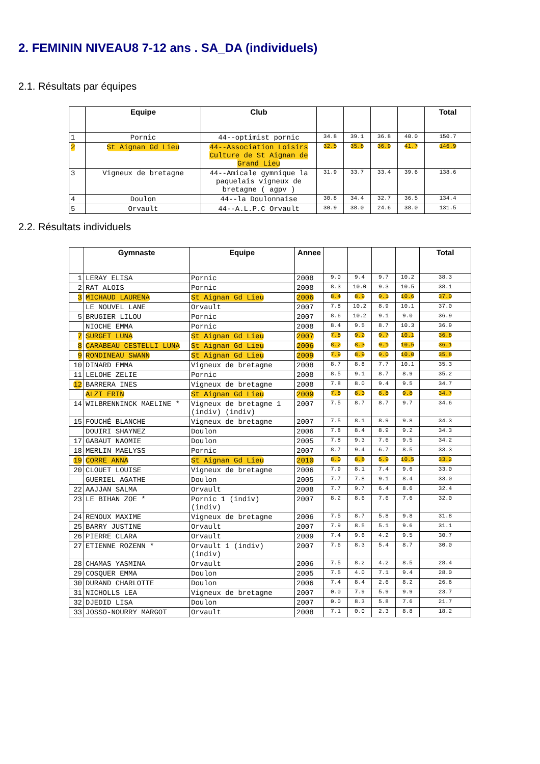2. FEMININ NIVEAU8 7-12 ans . SA_DA (individuels)
2.1. Résultats par équipes
| | Equipe | Club | | | | | Total |
| --- | --- | --- | --- | --- | --- | --- | --- |
| 1 | Pornic | 44--optimist pornic | 34.8 | 39.1 | 36.8 | 40.0 | 150.7 |
| 2 | St Aignan Gd Lieu | 44--Association Loisirs Culture de St Aignan de Grand Lieu | 32.5 | 35.8 | 36.9 | 41.7 | 146.9 |
| 3 | Vigneux de bretagne | 44--Amicale gymnique la paquelais vigneux de bretagne ( agpv ) | 31.9 | 33.7 | 33.4 | 39.6 | 138.6 |
| 4 | Doulon | 44--la Doulonnaise | 30.8 | 34.4 | 32.7 | 36.5 | 134.4 |
| 5 | Orvault | 44--A.L.P.C Orvault | 30.9 | 38.0 | 24.6 | 38.0 | 131.5 |
2.2. Résultats individuels
| | Gymnaste | Equipe | Annee | | | | | Total |
| --- | --- | --- | --- | --- | --- | --- | --- | --- |
| 1 | LERAY ELISA | Pornic | 2008 | 9.0 | 9.4 | 9.7 | 10.2 | 38.3 |
| 2 | RAT ALOIS | Pornic | 2008 | 8.3 | 10.0 | 9.3 | 10.5 | 38.1 |
| 3 | MICHAUD LAURENA | St Aignan Gd Lieu | 2006 | 8.4 | 8.9 | 9.1 | 10.6 | 37.0 |
| | LE NOUVEL LANE | Orvault | 2007 | 7.8 | 10.2 | 8.9 | 10.1 | 37.0 |
| 5 | BRUGIER LILOU | Pornic | 2007 | 8.6 | 10.2 | 9.1 | 9.0 | 36.9 |
| | NIOCHE EMMA | Pornic | 2008 | 8.4 | 9.5 | 8.7 | 10.3 | 36.9 |
| 7 | SURGET LUNA | St Aignan Gd Lieu | 2007 | 7.8 | 9.2 | 9.7 | 10.1 | 36.8 |
| 8 | CARABEAU CESTELLI LUNA | St Aignan Gd Lieu | 2006 | 8.2 | 8.3 | 9.1 | 10.5 | 36.1 |
| 9 | RONDINEAU SWANN | St Aignan Gd Lieu | 2009 | 7.9 | 8.9 | 9.0 | 10.0 | 35.8 |
| 10 | DINARD EMMA | Vigneux de bretagne | 2008 | 8.7 | 8.8 | 7.7 | 10.1 | 35.3 |
| 11 | LELOHE ZELIE | Pornic | 2008 | 8.5 | 9.1 | 8.7 | 8.9 | 35.2 |
| 12 | BARRERA INES | Vigneux de bretagne | 2008 | 7.8 | 8.0 | 9.4 | 9.5 | 34.7 |
| | ALZI ERIN | St Aignan Gd Lieu | 2009 | 7.8 | 8.3 | 8.8 | 9.8 | 34.7 |
| 14 | WILBRENNINCK MAELINE * | Vigneux de bretagne 1 (indiv) (indiv) | 2007 | 7.5 | 8.7 | 8.7 | 9.7 | 34.6 |
| 15 | FOUCHÉ BLANCHE | Vigneux de bretagne | 2007 | 7.5 | 8.1 | 8.9 | 9.8 | 34.3 |
| | DOUIRI SHAYNEZ | Doulon | 2006 | 7.8 | 8.4 | 8.9 | 9.2 | 34.3 |
| 17 | GABAUT NAOMIE | Doulon | 2005 | 7.8 | 9.3 | 7.6 | 9.5 | 34.2 |
| 18 | MERLIN MAELYSS | Pornic | 2007 | 8.7 | 9.4 | 6.7 | 8.5 | 33.3 |
| 19 | CORRE ANNA | St Aignan Gd Lieu | 2010 | 8.0 | 8.8 | 5.9 | 10.5 | 33.2 |
| 20 | CLOUET LOUISE | Vigneux de bretagne | 2006 | 7.9 | 8.1 | 7.4 | 9.6 | 33.0 |
| | GUERIEL AGATHE | Doulon | 2005 | 7.7 | 7.8 | 9.1 | 8.4 | 33.0 |
| 22 | AAJJAN SALMA | Orvault | 2008 | 7.7 | 9.7 | 6.4 | 8.6 | 32.4 |
| 23 | LE BIHAN ZOE * | Pornic 1 (indiv) (indiv) | 2007 | 8.2 | 8.6 | 7.6 | 7.6 | 32.0 |
| 24 | RENOUX MAXIME | Vigneux de bretagne | 2006 | 7.5 | 8.7 | 5.8 | 9.8 | 31.8 |
| 25 | BARRY JUSTINE | Orvault | 2007 | 7.9 | 8.5 | 5.1 | 9.6 | 31.1 |
| 26 | PIERRE CLARA | Orvault | 2009 | 7.4 | 9.6 | 4.2 | 9.5 | 30.7 |
| 27 | ETIENNE ROZENN * | Orvault 1 (indiv) (indiv) | 2007 | 7.6 | 8.3 | 5.4 | 8.7 | 30.0 |
| 28 | CHAMAS YASMINA | Orvault | 2006 | 7.5 | 8.2 | 4.2 | 8.5 | 28.4 |
| 29 | COSQUER EMMA | Doulon | 2005 | 7.5 | 4.0 | 7.1 | 9.4 | 28.0 |
| 30 | DURAND CHARLOTTE | Doulon | 2006 | 7.4 | 8.4 | 2.6 | 8.2 | 26.6 |
| 31 | NICHOLLS LEA | Vigneux de bretagne | 2007 | 0.0 | 7.9 | 5.9 | 9.9 | 23.7 |
| 32 | DJEDID LISA | Doulon | 2007 | 0.0 | 8.3 | 5.8 | 7.6 | 21.7 |
| 33 | JOSSO-NOURRY MARGOT | Orvault | 2008 | 7.1 | 0.0 | 2.3 | 8.8 | 18.2 |